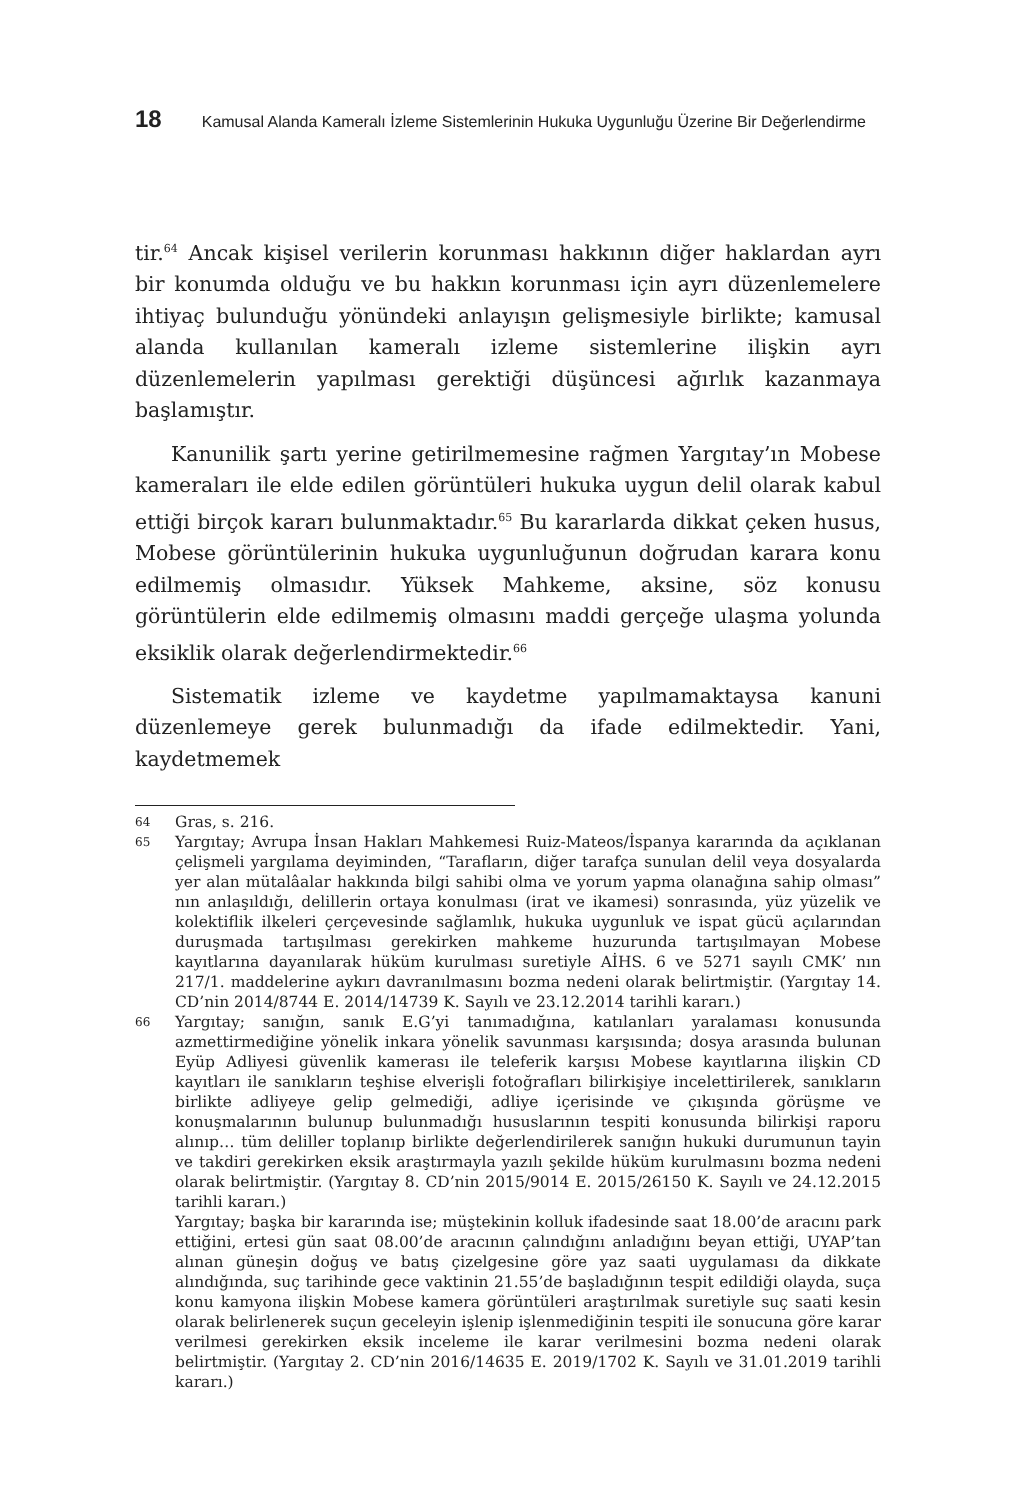18 Kamusal Alanda Kameralı İzleme Sistemlerinin Hukuka Uygunluğu Üzerine Bir Değerlendirme
tir.<sup>64</sup> Ancak kişisel verilerin korunması hakkının diğer haklardan ayrı bir konumda olduğu ve bu hakkın korunması için ayrı düzenlemelere ihtiyaç bulunduğu yönündeki anlayışın gelişmesiyle birlikte; kamusal alanda kullanılan kameralı izleme sistemlerine ilişkin ayrı düzenlemelerin yapılması gerektiği düşüncesi ağırlık kazanmaya başlamıştır.
Kanunilik şartı yerine getirilmemesine rağmen Yargıtay’ın Mobese kameraları ile elde edilen görüntüleri hukuka uygun delil olarak kabul ettiği birçok kararı bulunmaktadır.<sup>65</sup> Bu kararlarda dikkat çeken husus, Mobese görüntülerinin hukuka uygunluğunun doğrudan karara konu edilmemiş olmasıdır. Yüksek Mahkeme, aksine, söz konusu görüntülerin elde edilmemiş olmasını maddi gerçeğe ulaşma yolunda eksiklik olarak değerlendirmektedir.<sup>66</sup>
Sistematik izleme ve kaydetme yapılmamaktaysa kanuni düzenlemeye gerek bulunmadığı da ifade edilmektedir. Yani, kaydetmemek
64 Gras, s. 216.
65 Yargıtay; Avrupa İnsan Hakları Mahkemesi Ruiz-Mateos/İspanya kararında da açıklanan çelişmeli yargılama deyiminden, “Tarafların, diğer tarafça sunulan delil veya dosyalarda yer alan mütalâalar hakkında bilgi sahibi olma ve yorum yapma olanağına sahip olması” nın anlaşıldığı, delillerin ortaya konulması (irat ve ikamesi) sonrasında, yüz yüzelik ve kolektiflik ilkeleri çerçevesinde sağlamlık, hukuka uygunluk ve ispat gücü açılarından duruşmada tartışılması gerekirken mahkeme huzurunda tartışılmayan Mobese kayıtlarına dayanılarak hüküm kurulması suretiyle AİHS. 6 ve 5271 sayılı CMK’ nın 217/1. maddelerine aykırı davranılmasını bozma nedeni olarak belirtmiştir. (Yargıtay 14. CD’nin 2014/8744 E. 2014/14739 K. Sayılı ve 23.12.2014 tarihli kararı.)
66 Yargıtay; sanığın, sanık E.G’yi tanımadığına, katılanları yaralaması konusunda azmettirmediğine yönelik inkara yönelik savunması karşısında; dosya arasında bulunan Eyüp Adliyesi güvenlik kamerası ile teleferik karşısı Mobese kayıtlarına ilişkin CD kayıtları ile sanıkların teşhise elverişli fotoğrafları bilirkişiye incelettirilerek, sanıkların birlikte adliyeye gelip gelmediği, adliye içerisinde ve çıkışında görüşme ve konuşmalarının bulunup bulunmadığı hususlarının tespiti konusunda bilirkişi raporu alınıp… tüm deliller toplanıp birlikte değerlendirilerek sanığın hukuki durumunun tayin ve takdiri gerekirken eksik araştırmayla yazılı şekilde hüküm kurulmasını bozma nedeni olarak belirtmiştir. (Yargıtay 8. CD’nin 2015/9014 E. 2015/26150 K. Sayılı ve 24.12.2015 tarihli kararı.)
Yargıtay; başka bir kararında ise; müştekinin kolluk ifadesinde saat 18.00’de aracını park ettiğini, ertesi gün saat 08.00’de aracının çalındığını anladığını beyan ettiği, UYAP’tan alınan güneşin doğuş ve batış çizelgesine göre yaz saati uygulaması da dikkate alındığında, suç tarihinde gece vaktinin 21.55’de başladığının tespit edildiği olayda, suça konu kamyona ilişkin Mobese kamera görüntüleri araştırılmak suretiyle suç saati kesin olarak belirlenerek suçun geceleyin işlenip işlenmediğinin tespiti ile sonucuna göre karar verilmesi gerekirken eksik inceleme ile karar verilmesini bozma nedeni olarak belirtmiştir. (Yargıtay 2. CD’nin 2016/14635 E. 2019/1702 K. Sayılı ve 31.01.2019 tarihli kararı.)